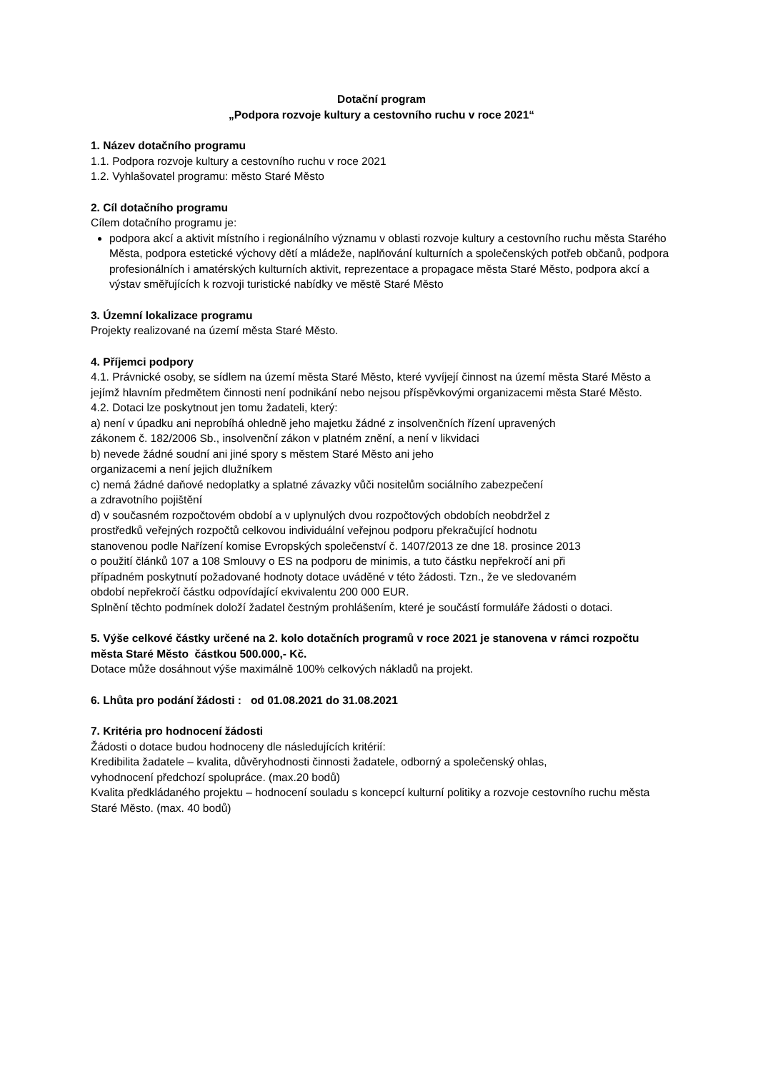Dotační program
„Podpora rozvoje kultury a cestovního ruchu v roce 2021“
1. Název dotačního programu
1.1. Podpora rozvoje kultury a cestovního ruchu v roce 2021
1.2. Vyhlašovatel programu: město Staré Město
2. Cíl dotačního programu
Cílem dotačního programu je:
podpora akcí a aktivit místního i regionálního významu v oblasti rozvoje kultury a cestovního ruchu města Starého Města, podpora estetické výchovy dětí a mládeže, naplňování kulturních a společenských potřeb občanů, podpora profesionálních i amatérských kulturních aktivit, reprezentace a propagace města Staré Město, podpora akcí a výstav směřujících k rozvoji turistické nabídky ve městě Staré Město
3. Územní lokalizace programu
Projekty realizované na území města Staré Město.
4. Příjemci podpory
4.1. Právnické osoby, se sídlem na území města Staré Město, které vyvíjejí činnost na území města Staré Město a jejímž hlavním předmětem činnosti není podnikání nebo nejsou příspěvkovými organizacemi města Staré Město.
4.2. Dotaci lze poskytnout jen tomu žadateli, který:
a) není v úpadku ani neprobíhá ohledně jeho majetku žádné z insolvenčních řízení upravených zákonem č. 182/2006 Sb., insolvenční zákon v platném znění, a není v likvidaci
b) nevede žádné soudní ani jiné spory s městem Staré Město ani jeho organizacemi a není jejich dlužníkem
c) nemá žádné daňové nedoplatky a splatné závazky vůči nositelům sociálního zabezpečení a zdravotního pojištění
d) v současném rozpočtovém období a v uplynulých dvou rozpočtových obdobích neobdržel z prostředků veřejných rozpočtů celkovou individuální veřejnou podporu překračující hodnotu stanovenou podle Nařízení komise Evropských společenství č. 1407/2013 ze dne 18. prosince 2013 o použití článků 107 a 108 Smlouvy o ES na podporu de minimis, a tuto částku nepřekročí ani při případném poskytnutí požadované hodnoty dotace uváděné v této žádosti. Tzn., že ve sledovaném období nepřekročí částku odpovídající ekvivalentu 200 000 EUR.
Splnění těchto podmínek doloží žadatel čestným prohlášením, které je součástí formuláře žádosti o dotaci.
5. Výše celkové částky určené na 2. kolo dotačních programů v roce 2021 je stanovena v rámci rozpočtu města Staré Město částkou 500.000,- Kč.
Dotace může dosáhnout výše maximálně 100% celkových nákladů na projekt.
6. Lhůta pro podání žádosti : od 01.08.2021 do 31.08.2021
7. Kritéria pro hodnocení žádosti
Žádosti o dotace budou hodnoceny dle následujících kritérií:
Kredibilita žadatele – kvalita, důvěryhodnosti činnosti žadatele, odborný a společenský ohlas, vyhodnocení předchozí spolupráce. (max.20 bodů)
Kvalita předkládaného projektu – hodnocení souladu s koncepcí kulturní politiky a rozvoje cestovního ruchu města Staré Město. (max. 40 bodů)